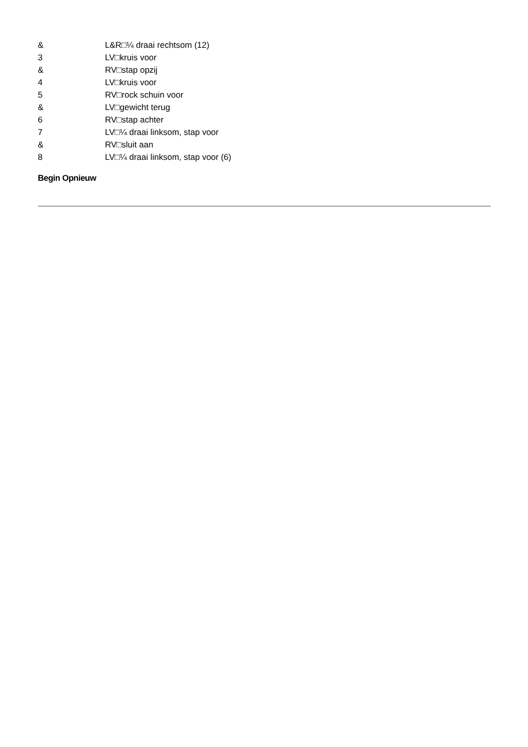| & | L&R□¼ draai rechtsom (12) |
| 3 | LV□kruis voor |
| & | RV□stap opzij |
| 4 | LV□kruis voor |
| 5 | RV□rock schuin voor |
| & | LV□gewicht terug |
| 6 | RV□stap achter |
| 7 | LV□¼ draai linksom, stap voor |
| & | RV□sluit aan |
| 8 | LV□¼ draai linksom, stap voor (6) |
Begin Opnieuw